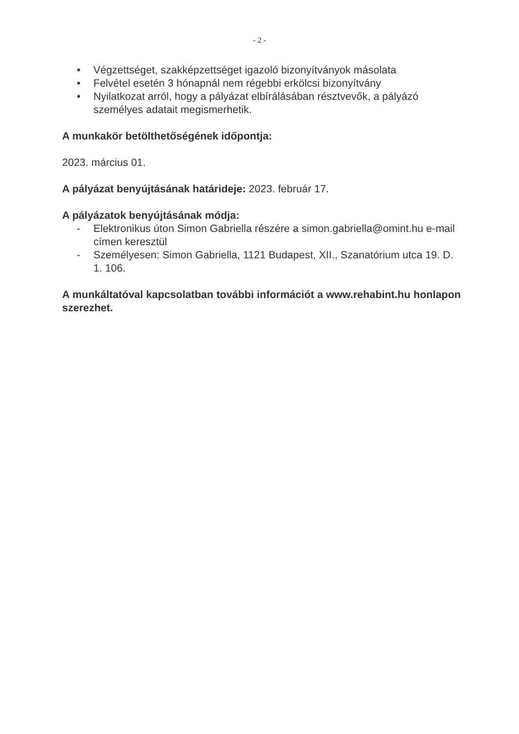- 2 -
• Végzettséget, szakképzettséget igazoló bizonyítványok másolata
• Felvétel esetén 3 hónapnál nem régebbi erkölcsi bizonyítvány
• Nyilatkozat arról, hogy a pályázat elbírálásában résztvevők, a pályázó személyes adatait megismerhetik.
A munkakör betölthetőségének időpontja:
2023. március 01.
A pályázat benyújtásának határideje: 2023. február 17.
A pályázatok benyújtásának módja:
- Elektronikus úton Simon Gabriella részére a simon.gabriella@omint.hu e-mail címen keresztül
- Személyesen: Simon Gabriella, 1121 Budapest, XII., Szanatórium utca 19. D. 1. 106.
A munkáltatóval kapcsolatban további információt a www.rehabint.hu honlapon szerezhet.